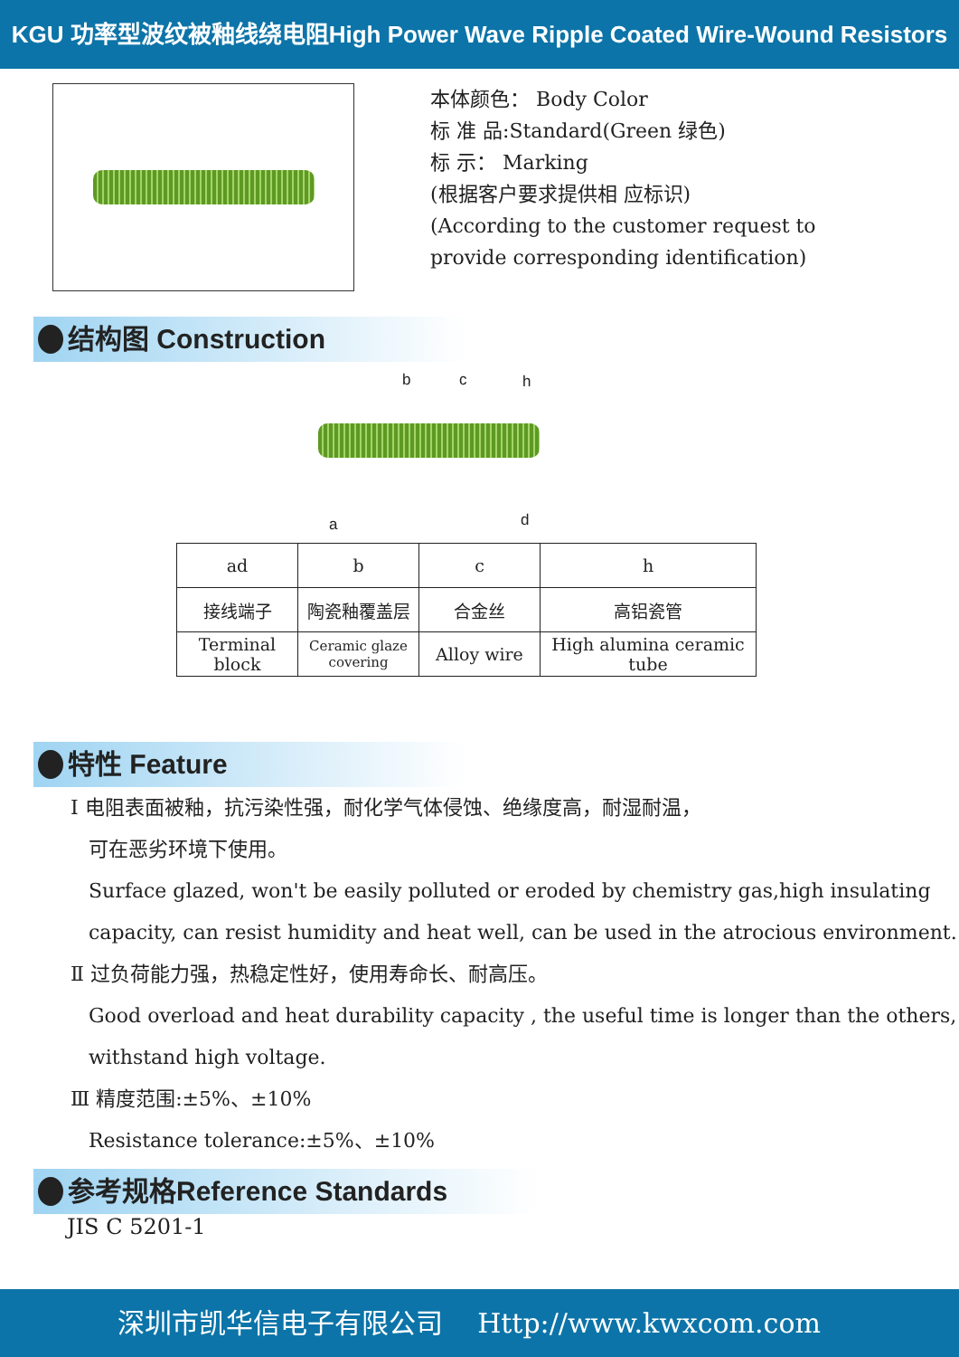KGU 功率型波纹被釉线绕电阻High Power Wave Ripple Coated Wire-Wound Resistors
本体颜色： Body Color
标 准 品:Standard(Green 绿色)
标 示： Marking
(根据客户要求提供相 应标识)
(According to the customer request to
provide corresponding identification)
结构图 Construction
b c h
a d
| ad | b | c | h |
| 接线端子 | 陶瓷釉覆盖层 | 合金丝 | 高铝瓷管 |
| Terminal block | Ceramic glaze covering | Alloy wire | High alumina ceramic tube |
特性 Feature
Ⅰ 电阻表面被釉，抗污染性强，耐化学气体侵蚀、绝缘度高，耐湿耐温，
可在恶劣环境下使用。
Surface glazed, won't be easily polluted or eroded by chemistry gas,high insulating capacity, can resist humidity and heat well, can be used in the atrocious environment.
Ⅱ 过负荷能力强，热稳定性好，使用寿命长、耐高压。
Good overload and heat durability capacity , the useful time is longer than the others, withstand high voltage.
Ⅲ 精度范围:±5%、±10%
Resistance tolerance:±5%、±10%
参考规格Reference Standards
JIS C 5201-1
深圳市凯华信电子有限公司 Http://www.kwxcom.com